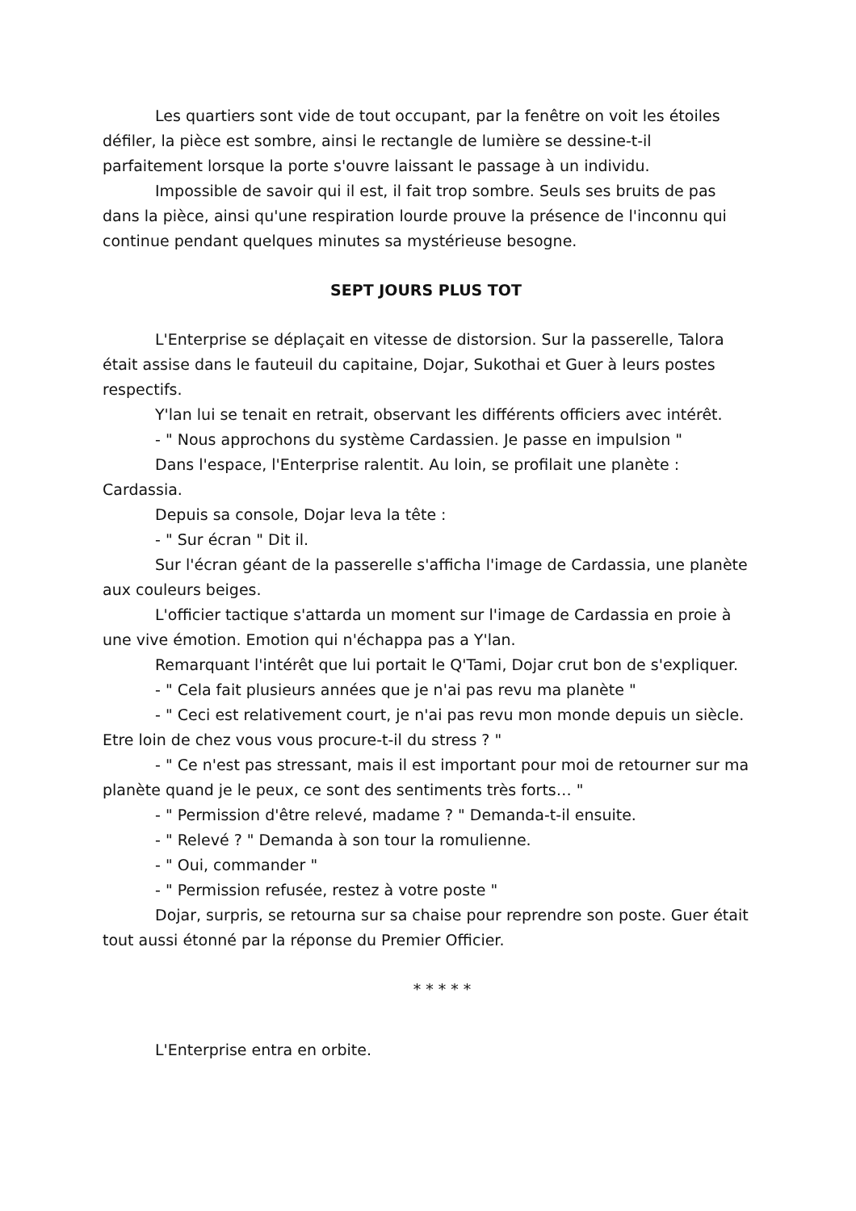Les quartiers sont vide de tout occupant, par la fenêtre on voit les étoiles défiler, la pièce est sombre, ainsi le rectangle de lumière se dessine-t-il parfaitement lorsque la porte s'ouvre laissant le passage à un individu.
Impossible de savoir qui il est, il fait trop sombre. Seuls ses bruits de pas dans la pièce, ainsi qu'une respiration lourde prouve la présence de l'inconnu qui continue pendant quelques minutes sa mystérieuse besogne.
SEPT JOURS PLUS TOT
L'Enterprise se déplaçait en vitesse de distorsion. Sur la passerelle, Talora était assise dans le fauteuil du capitaine, Dojar, Sukothai et Guer à leurs postes respectifs.
Y'lan lui se tenait en retrait, observant les différents officiers avec intérêt.
- " Nous approchons du système Cardassien. Je passe en impulsion "
Dans l'espace, l'Enterprise ralentit. Au loin, se profilait une planète : Cardassia.
Depuis sa console, Dojar leva la tête :
- " Sur écran " Dit il.
Sur l'écran géant de la passerelle s'afficha l'image de Cardassia, une planète aux couleurs beiges.
L'officier tactique s'attarda un moment sur l'image de Cardassia en proie à une vive émotion. Emotion qui n'échappa pas a Y'lan.
Remarquant l'intérêt que lui portait le Q'Tami, Dojar crut bon de s'expliquer.
- " Cela fait plusieurs années que je n'ai pas revu ma planète "
- " Ceci est relativement court, je n'ai pas revu mon monde depuis un siècle. Etre loin de chez vous vous procure-t-il du stress ? "
- " Ce n'est pas stressant, mais il est important pour moi de retourner sur ma planète quand je le peux, ce sont des sentiments très forts… "
- " Permission d'être relevé, madame ? " Demanda-t-il ensuite.
- " Relevé ? " Demanda à son tour la romulienne.
- " Oui, commander "
- " Permission refusée, restez à votre poste "
Dojar, surpris, se retourna sur sa chaise pour reprendre son poste. Guer était tout aussi étonné par la réponse du Premier Officier.
* * * * *
L'Enterprise entra en orbite.